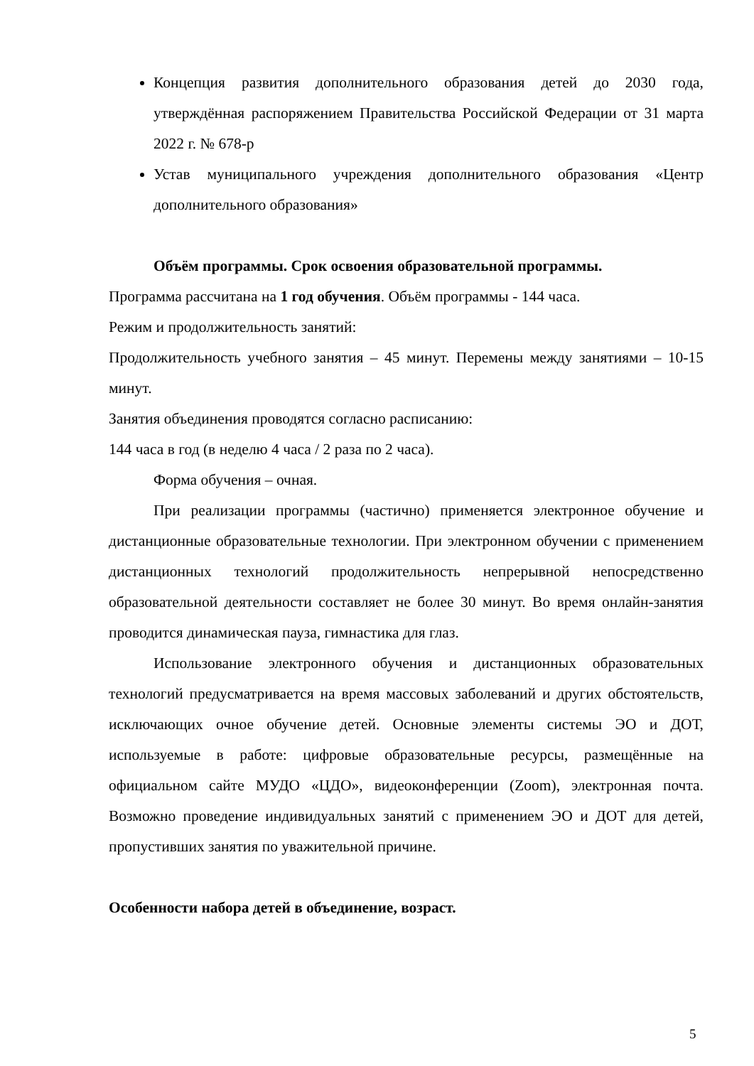Концепция развития дополнительного образования детей до 2030 года, утверждённая распоряжением Правительства Российской Федерации от 31 марта 2022 г. № 678-р
Устав муниципального учреждения дополнительного образования «Центр дополнительного образования»
Объём программы. Срок освоения образовательной программы.
Программа рассчитана на 1 год обучения. Объём программы - 144 часа.
Режим и продолжительность занятий:
Продолжительность учебного занятия – 45 минут. Перемены между занятиями – 10-15 минут.
Занятия объединения проводятся согласно расписанию:
144 часа в год (в неделю 4 часа / 2 раза по 2 часа).
Форма обучения – очная.
При реализации программы (частично) применяется электронное обучение и дистанционные образовательные технологии. При электронном обучении с применением дистанционных технологий продолжительность непрерывной непосредственно образовательной деятельности составляет не более 30 минут. Во время онлайн-занятия проводится динамическая пауза, гимнастика для глаз.
Использование электронного обучения и дистанционных образовательных технологий предусматривается на время массовых заболеваний и других обстоятельств, исключающих очное обучение детей. Основные элементы системы ЭО и ДОТ, используемые в работе: цифровые образовательные ресурсы, размещённые на официальном сайте МУДО «ЦДО», видеоконференции (Zoom), электронная почта. Возможно проведение индивидуальных занятий с применением ЭО и ДОТ для детей, пропустивших занятия по уважительной причине.
Особенности набора детей в объединение, возраст.
5